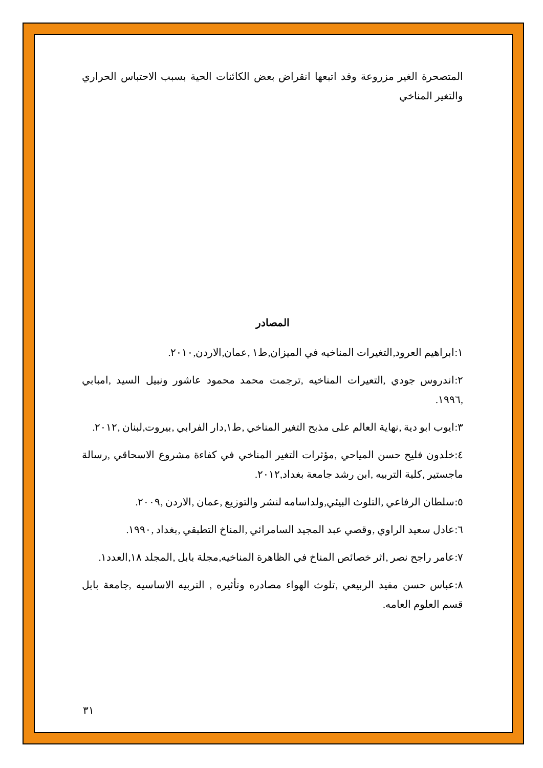المتصحرة الغير مزروعة وقد اتبعها انقراض بعض الكائنات الحية بسبب الاحتباس الحراري والتغير المناخي
المصادر
١:ابراهيم العرود,التغيرات المناخيه في الميزان,ط١ ,عمان,الاردن,٢٠١٠.
٢:اندروس جودي ,التعيرات المناخيه ,ترجمت محمد محمود عاشور ونبيل السيد ,امبابي ,١٩٩٦.
٣:ايوب ابو دية ,نهاية العالم على مذبح التغير المناخي ,ط١,دار الفرابي ,بيروت,لبنان ,٢٠١٢.
٤:خلدون فليح حسن المياحي ,مؤثرات التغير المناخي في كفاءة مشروع الاسحاقي ,رسالة ماجستير ,كلية التربيه ,ابن رشد جامعة بغداد,٢٠١٢.
٥:سلطان الرفاعي ,التلوث البيئي,ولداسامه لنشر والتوزيع ,عمان ,الاردن ,٢٠٠٩.
٦:عادل سعيد الراوي ,وقصي عبد المجيد السامرائي ,المناخ التطبقي ,بغداد ,١٩٩٠.
٧:عامر راجح نصر ,اثر خصائص المناخ في الظاهرة المناخيه,مجلة بابل ,المجلد ١٨,العدد١.
٨:عباس حسن مفيد الربيعي ,تلوث الهواء مصادره وتأثيره , التربيه الاساسيه ,جامعة بابل قسم العلوم العامه.
٣١